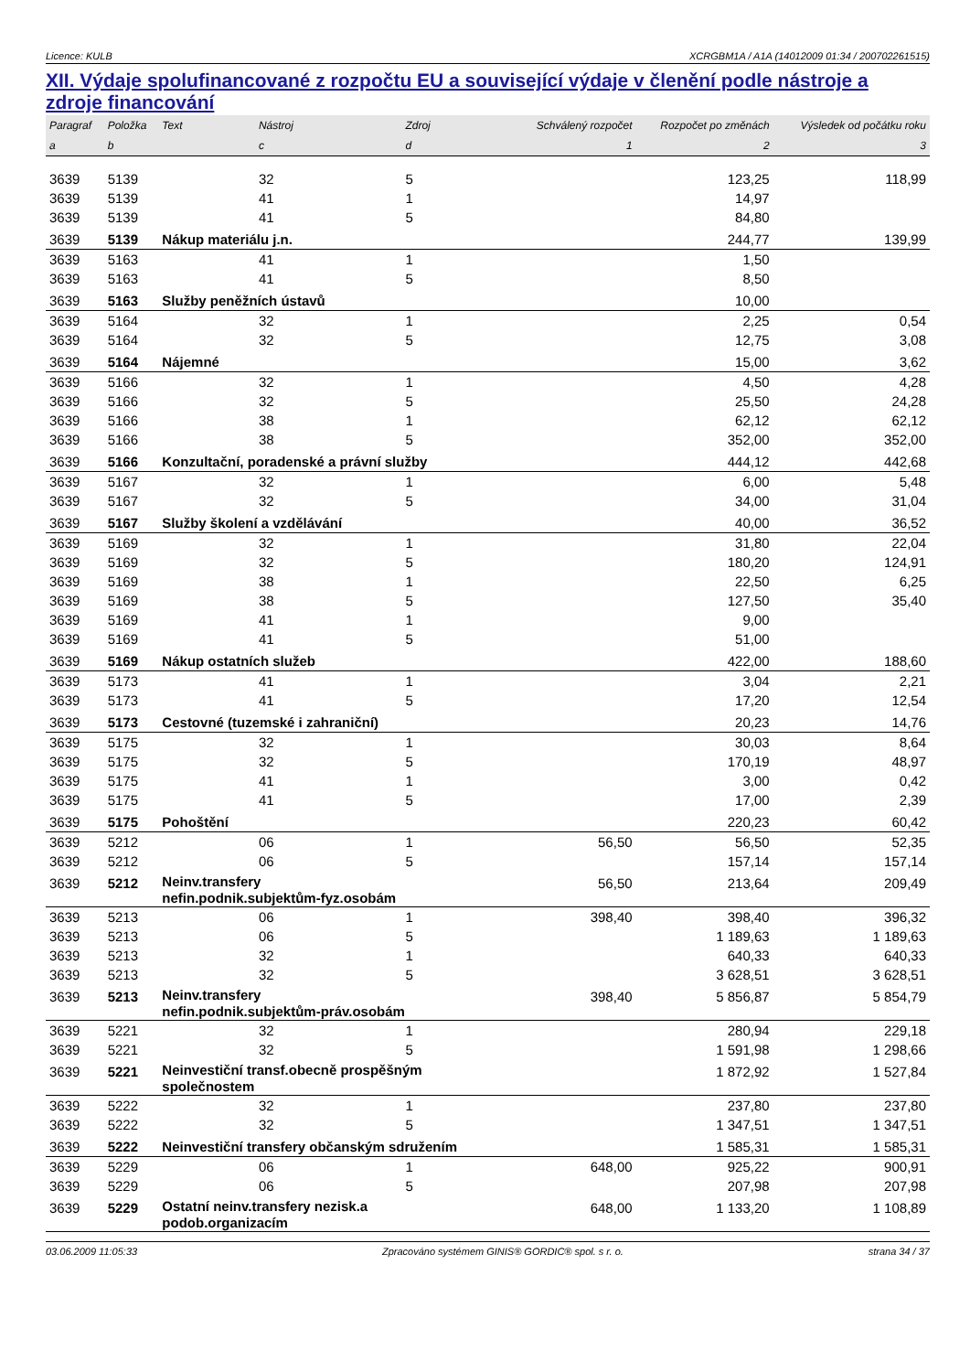Licence: KULB XCRGBM1A / A1A (14012009 01:34 / 200702261515)
XII. Výdaje spolufinancované z rozpočtu EU a související výdaje v členění podle nástroje a zdroje financování
| Paragraf | Položka | Text | Nástroj | Zdroj | Schválený rozpočet | Rozpočet po změnách | Výsledek od počátku roku |
| --- | --- | --- | --- | --- | --- | --- | --- |
| a | b | | c | d | 1 | 2 | 3 |
| 3639 | 5139 | | 32 | 5 | | 123,25 | 118,99 |
| 3639 | 5139 | | 41 | 1 | | 14,97 | |
| 3639 | 5139 | | 41 | 5 | | 84,80 | |
| 3639 | 5139 | Nákup materiálu j.n. | | | | 244,77 | 139,99 |
| 3639 | 5163 | | 41 | 1 | | 1,50 | |
| 3639 | 5163 | | 41 | 5 | | 8,50 | |
| 3639 | 5163 | Služby peněžních ústavů | | | | 10,00 | |
| 3639 | 5164 | | 32 | 1 | | 2,25 | 0,54 |
| 3639 | 5164 | | 32 | 5 | | 12,75 | 3,08 |
| 3639 | 5164 | Nájemné | | | | 15,00 | 3,62 |
| 3639 | 5166 | | 32 | 1 | | 4,50 | 4,28 |
| 3639 | 5166 | | 32 | 5 | | 25,50 | 24,28 |
| 3639 | 5166 | | 38 | 1 | | 62,12 | 62,12 |
| 3639 | 5166 | | 38 | 5 | | 352,00 | 352,00 |
| 3639 | 5166 | Konzultační, poradenské a právní služby | | | | 444,12 | 442,68 |
| 3639 | 5167 | | 32 | 1 | | 6,00 | 5,48 |
| 3639 | 5167 | | 32 | 5 | | 34,00 | 31,04 |
| 3639 | 5167 | Služby školení a vzdělávání | | | | 40,00 | 36,52 |
| 3639 | 5169 | | 32 | 1 | | 31,80 | 22,04 |
| 3639 | 5169 | | 32 | 5 | | 180,20 | 124,91 |
| 3639 | 5169 | | 38 | 1 | | 22,50 | 6,25 |
| 3639 | 5169 | | 38 | 5 | | 127,50 | 35,40 |
| 3639 | 5169 | | 41 | 1 | | 9,00 | |
| 3639 | 5169 | | 41 | 5 | | 51,00 | |
| 3639 | 5169 | Nákup ostatních služeb | | | | 422,00 | 188,60 |
| 3639 | 5173 | | 41 | 1 | | 3,04 | 2,21 |
| 3639 | 5173 | | 41 | 5 | | 17,20 | 12,54 |
| 3639 | 5173 | Cestovné (tuzemské i zahraniční) | | | | 20,23 | 14,76 |
| 3639 | 5175 | | 32 | 1 | | 30,03 | 8,64 |
| 3639 | 5175 | | 32 | 5 | | 170,19 | 48,97 |
| 3639 | 5175 | | 41 | 1 | | 3,00 | 0,42 |
| 3639 | 5175 | | 41 | 5 | | 17,00 | 2,39 |
| 3639 | 5175 | Pohoštění | | | | 220,23 | 60,42 |
| 3639 | 5212 | | 06 | 1 | 56,50 | 56,50 | 52,35 |
| 3639 | 5212 | | 06 | 5 | | 157,14 | 157,14 |
| 3639 | 5212 | Neinv.transfery nefin.podnik.subjektům-fyz.osobám | | | 56,50 | 213,64 | 209,49 |
| 3639 | 5213 | | 06 | 1 | 398,40 | 398,40 | 396,32 |
| 3639 | 5213 | | 06 | 5 | | 1 189,63 | 1 189,63 |
| 3639 | 5213 | | 32 | 1 | | 640,33 | 640,33 |
| 3639 | 5213 | | 32 | 5 | | 3 628,51 | 3 628,51 |
| 3639 | 5213 | Neinv.transfery nefin.podnik.subjektům-práv.osobám | | | 398,40 | 5 856,87 | 5 854,79 |
| 3639 | 5221 | | 32 | 1 | | 280,94 | 229,18 |
| 3639 | 5221 | | 32 | 5 | | 1 591,98 | 1 298,66 |
| 3639 | 5221 | Neinvestiční transf.obecně prospěšným společnostem | | | | 1 872,92 | 1 527,84 |
| 3639 | 5222 | | 32 | 1 | | 237,80 | 237,80 |
| 3639 | 5222 | | 32 | 5 | | 1 347,51 | 1 347,51 |
| 3639 | 5222 | Neinvestiční transfery občanským sdružením | | | | 1 585,31 | 1 585,31 |
| 3639 | 5229 | | 06 | 1 | 648,00 | 925,22 | 900,91 |
| 3639 | 5229 | | 06 | 5 | | 207,98 | 207,98 |
| 3639 | 5229 | Ostatní neinv.transfery nezisk.a podob.organizacím | | | 648,00 | 1 133,20 | 1 108,89 |
03.06.2009 11:05:33 Zpracováno systémem GINIS® GORDIC® spol. s r. o. strana 34 / 37